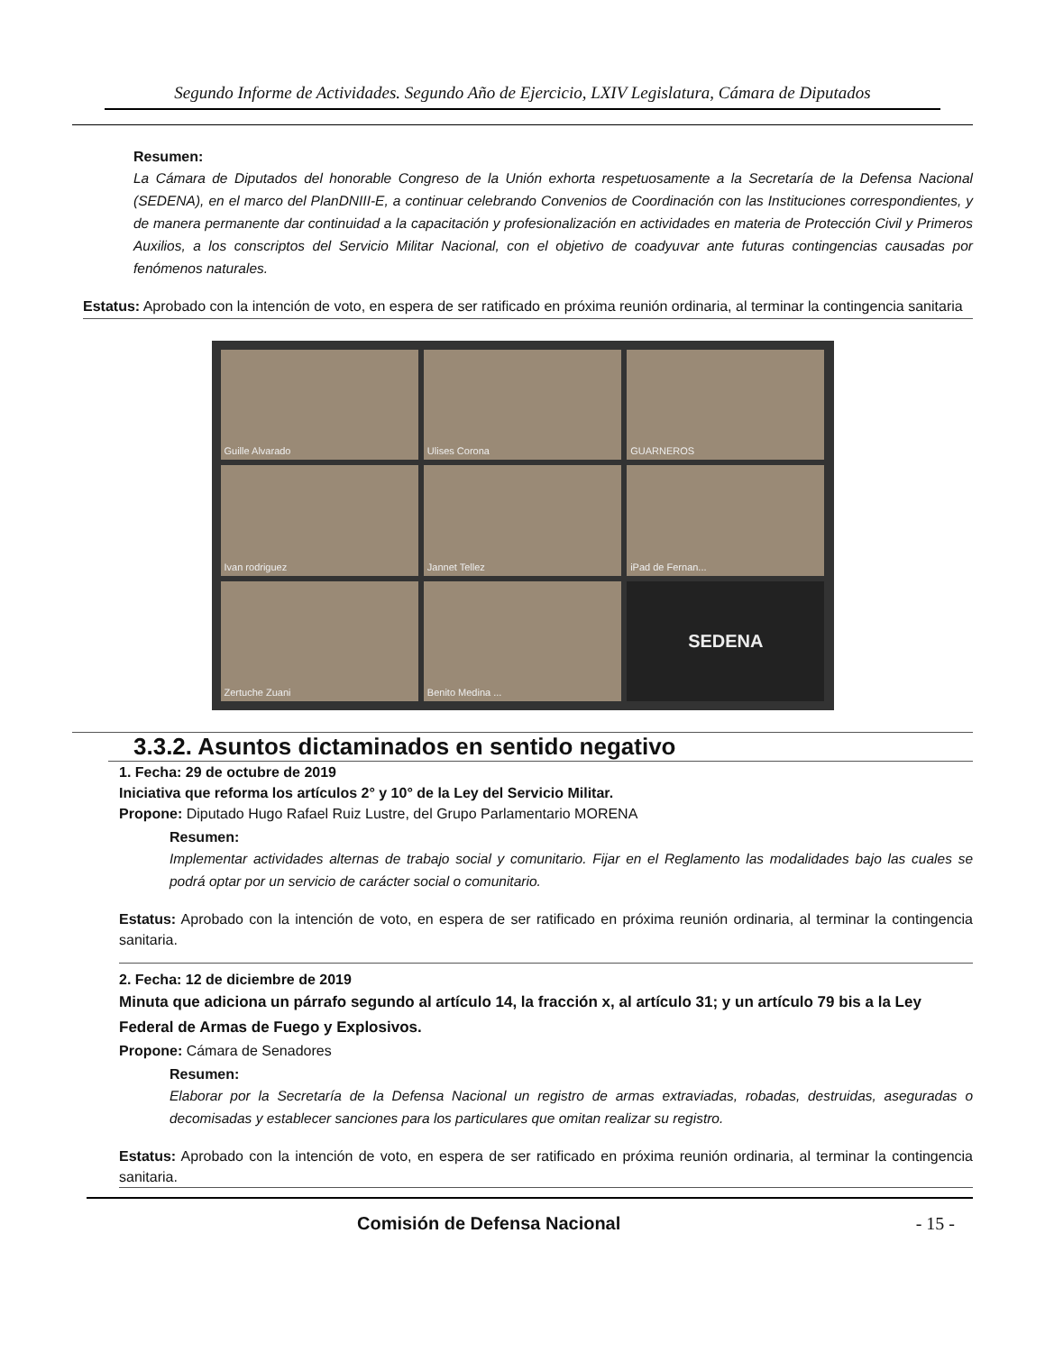Segundo Informe de Actividades. Segundo Año de Ejercicio, LXIV Legislatura, Cámara de Diputados
Resumen:
La Cámara de Diputados del honorable Congreso de la Unión exhorta respetuosamente a la Secretaría de la Defensa Nacional (SEDENA), en el marco del PlanDNIII-E, a continuar celebrando Convenios de Coordinación con las Instituciones correspondientes, y de manera permanente dar continuidad a la capacitación y profesionalización en actividades en materia de Protección Civil y Primeros Auxilios, a los conscriptos del Servicio Militar Nacional, con el objetivo de coadyuvar ante futuras contingencias causadas por fenómenos naturales.
Estatus: Aprobado con la intención de voto, en espera de ser ratificado en próxima reunión ordinaria, al terminar la contingencia sanitaria
Guille Alvarado
Ulises Corona
GUARNEROS
Ivan rodriguez
Jannet Tellez
iPad de Fernan...
Zertuche Zuani
Benito Medina ...
SEDENA
3.3.2. Asuntos dictaminados en sentido negativo
1. Fecha: 29 de octubre de 2019
Iniciativa que reforma los artículos 2° y 10° de la Ley del Servicio Militar.
Propone: Diputado Hugo Rafael Ruiz Lustre, del Grupo Parlamentario MORENA
Resumen:
Implementar actividades alternas de trabajo social y comunitario. Fijar en el Reglamento las modalidades bajo las cuales se podrá optar por un servicio de carácter social o comunitario.
Estatus: Aprobado con la intención de voto, en espera de ser ratificado en próxima reunión ordinaria, al terminar la contingencia sanitaria.
2. Fecha: 12 de diciembre de 2019
Minuta que adiciona un párrafo segundo al artículo 14, la fracción x, al artículo 31; y un artículo 79 bis a la Ley Federal de Armas de Fuego y Explosivos.
Propone: Cámara de Senadores
Resumen:
Elaborar por la Secretaría de la Defensa Nacional un registro de armas extraviadas, robadas, destruidas, aseguradas o decomisadas y establecer sanciones para los particulares que omitan realizar su registro.
Estatus: Aprobado con la intención de voto, en espera de ser ratificado en próxima reunión ordinaria, al terminar la contingencia sanitaria.
Comisión de Defensa Nacional - 15 -